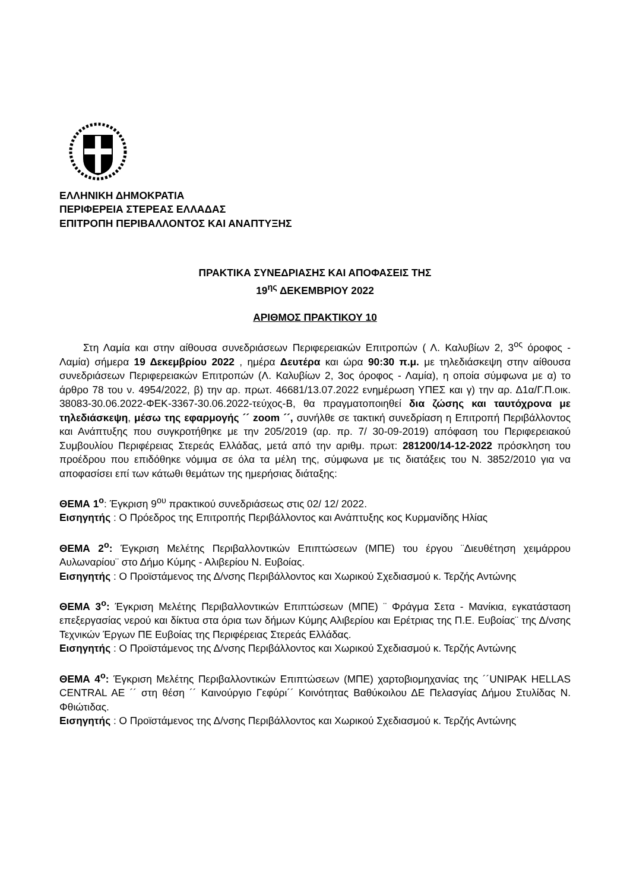ΕΛΛΗΝΙΚΗ ΔΗΜΟΚΡΑΤΙΑ
ΠΕΡΙΦΕΡΕΙΑ ΣΤΕΡΕΑΣ ΕΛΛΑΔΑΣ
ΕΠΙΤΡΟΠΗ ΠΕΡΙΒΑΛΛΟΝΤΟΣ ΚΑΙ ΑΝΑΠΤΥΞΗΣ
ΠΡΑΚΤΙΚΑ ΣΥΝΕΔΡΙΑΣΗΣ ΚΑΙ ΑΠΟΦΑΣΕΙΣ ΤΗΣ
19<sup>ης</sup> ΔΕΚΕΜΒΡΙΟΥ 2022
ΑΡΙΘΜΟΣ ΠΡΑΚΤΙΚΟΥ 10
Στη Λαμία και στην αίθουσα συνεδριάσεων Περιφερειακών Επιτροπών ( Λ. Καλυβίων 2, 3<sup>ος</sup> όροφος - Λαμία) σήμερα 19 Δεκεμβρίου 2022 , ημέρα Δευτέρα και ώρα 90:30 π.μ. με τηλεδιάσκεψη στην αίθουσα συνεδριάσεων Περιφερειακών Επιτροπών (Λ. Καλυβίων 2, 3ος όροφος - Λαμία), η οποία σύμφωνα με α) το άρθρο 78 του ν. 4954/2022, β) την αρ. πρωτ. 46681/13.07.2022 ενημέρωση ΥΠΕΣ και γ) την αρ. Δ1α/Γ.Π.οικ. 38083-30.06.2022-ΦΕΚ-3367-30.06.2022-τεύχος-Β, θα πραγματοποιηθεί δια ζώσης και ταυτόχρονα με τηλεδιάσκεψη, μέσω της εφαρμογής ´´ zoom ´´, συνήλθε σε τακτική συνεδρίαση η Επιτροπή Περιβάλλοντος και Ανάπτυξης που συγκροτήθηκε με την 205/2019 (αρ. πρ. 7/ 30-09-2019) απόφαση του Περιφερειακού Συμβουλίου Περιφέρειας Στερεάς Ελλάδας, μετά από την αριθμ. πρωτ: 281200/14-12-2022 πρόσκληση του προέδρου που επιδόθηκε νόμιμα σε όλα τα μέλη της, σύμφωνα με τις διατάξεις του Ν. 3852/2010 για να αποφασίσει επί των κάτωθι θεμάτων της ημερήσιας διάταξης:
ΘΕΜΑ 1<sup>ο</sup>: Έγκριση 9<sup>ου</sup> πρακτικού συνεδριάσεως στις 02/ 12/ 2022.
Εισηγητής : Ο Πρόεδρος της Επιτροπής Περιβάλλοντος και Ανάπτυξης κος Κυρμανίδης Ηλίας
ΘΕΜΑ 2<sup>ο</sup>: Έγκριση Μελέτης Περιβαλλοντικών Επιπτώσεων (ΜΠΕ) του έργου ¨Διευθέτηση χειμάρρου Αυλωναρίου¨ στο Δήμο Κύμης - Αλιβερίου Ν. Ευβοίας.
Εισηγητής : Ο Προϊστάμενος της Δ/νσης Περιβάλλοντος και Χωρικού Σχεδιασμού κ. Τερζής Αντώνης
ΘΕΜΑ 3<sup>ο</sup>: Έγκριση Μελέτης Περιβαλλοντικών Επιπτώσεων (ΜΠΕ) ¨ Φράγμα Σετα - Μανίκια, εγκατάσταση επεξεργασίας νερού και δίκτυα στα όρια των δήμων Κύμης Αλιβερίου και Ερέτριας της Π.Ε. Ευβοίας¨ της Δ/νσης Τεχνικών Έργων ΠΕ Ευβοίας της Περιφέρειας Στερεάς Ελλάδας.
Εισηγητής : Ο Προϊστάμενος της Δ/νσης Περιβάλλοντος και Χωρικού Σχεδιασμού κ. Τερζής Αντώνης
ΘΕΜΑ 4<sup>ο</sup>: Έγκριση Μελέτης Περιβαλλοντικών Επιπτώσεων (ΜΠΕ) χαρτοβιομηχανίας της ´´UNIPAK HELLAS CENTRAL AE ´´ στη θέση ´´ Καινούργιο Γεφύρι´´ Κοινότητας Βαθύκοιλου ΔΕ Πελασγίας Δήμου Στυλίδας Ν. Φθιώτιδας.
Εισηγητής : Ο Προϊστάμενος της Δ/νσης Περιβάλλοντος και Χωρικού Σχεδιασμού κ. Τερζής Αντώνης